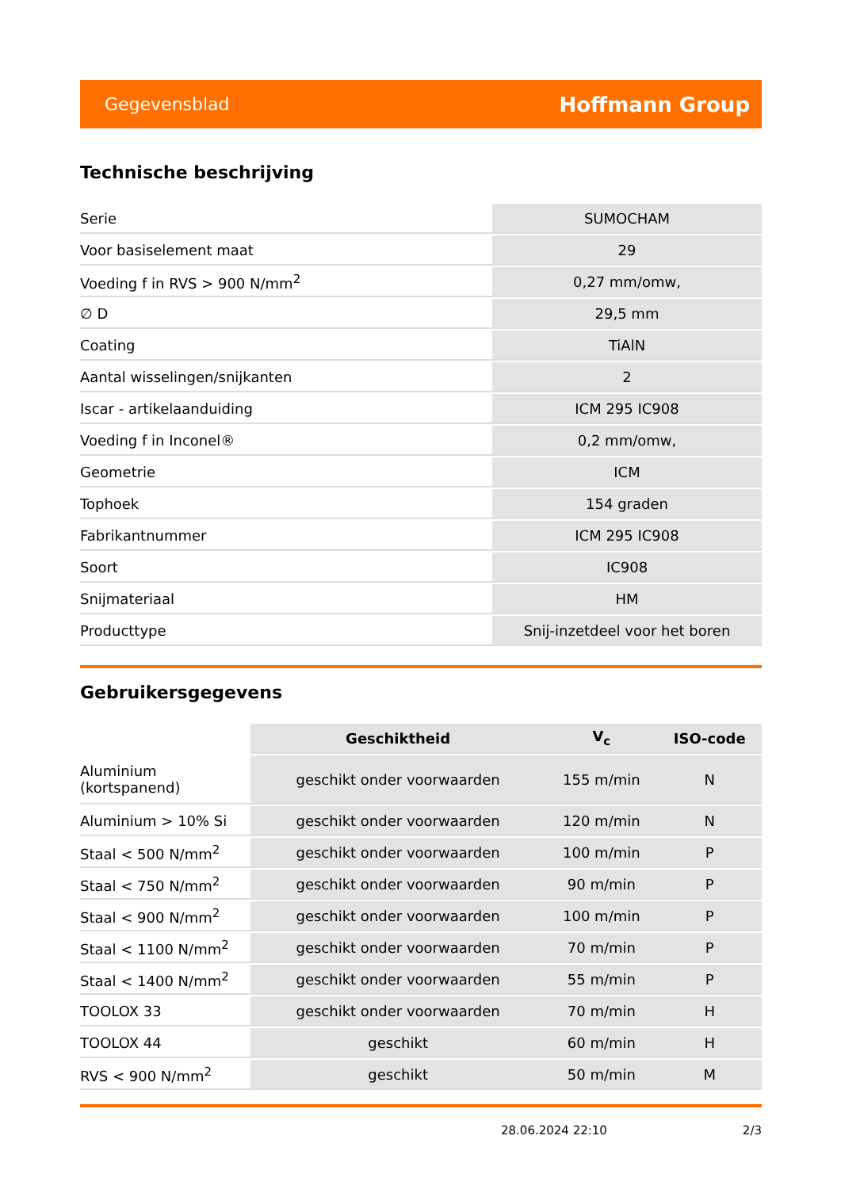Gegevensblad
Hoffmann Group
Technische beschrijving
| Serie | SUMOCHAM |
| Voor basiselement maat | 29 |
| Voeding f in RVS > 900 N/mm<sup>2</sup> | 0,27 mm/omw, |
| ∅ D | 29,5 mm |
| Coating | TiAlN |
| Aantal wisselingen/snijkanten | 2 |
| Iscar - artikelaanduiding | ICM 295 IC908 |
| Voeding f in Inconel® | 0,2 mm/omw, |
| Geometrie | ICM |
| Tophoek | 154 graden |
| Fabrikantnummer | ICM 295 IC908 |
| Soort | IC908 |
| Snijmateriaal | HM |
| Producttype | Snij-inzetdeel voor het boren |
Gebruikersgegevens
| | Geschiktheid | V<sub>c</sub> | ISO-code |
| Aluminium (kortspanend) | geschikt onder voorwaarden | 155 m/min | N |
| Aluminium > 10% Si | geschikt onder voorwaarden | 120 m/min | N |
| Staal < 500 N/mm<sup>2</sup> | geschikt onder voorwaarden | 100 m/min | P |
| Staal < 750 N/mm<sup>2</sup> | geschikt onder voorwaarden | 90 m/min | P |
| Staal < 900 N/mm<sup>2</sup> | geschikt onder voorwaarden | 100 m/min | P |
| Staal < 1100 N/mm<sup>2</sup> | geschikt onder voorwaarden | 70 m/min | P |
| Staal < 1400 N/mm<sup>2</sup> | geschikt onder voorwaarden | 55 m/min | P |
| TOOLOX 33 | geschikt onder voorwaarden | 70 m/min | H |
| TOOLOX 44 | geschikt | 60 m/min | H |
| RVS < 900 N/mm<sup>2</sup> | geschikt | 50 m/min | M |
28.06.2024 22:10 2/3